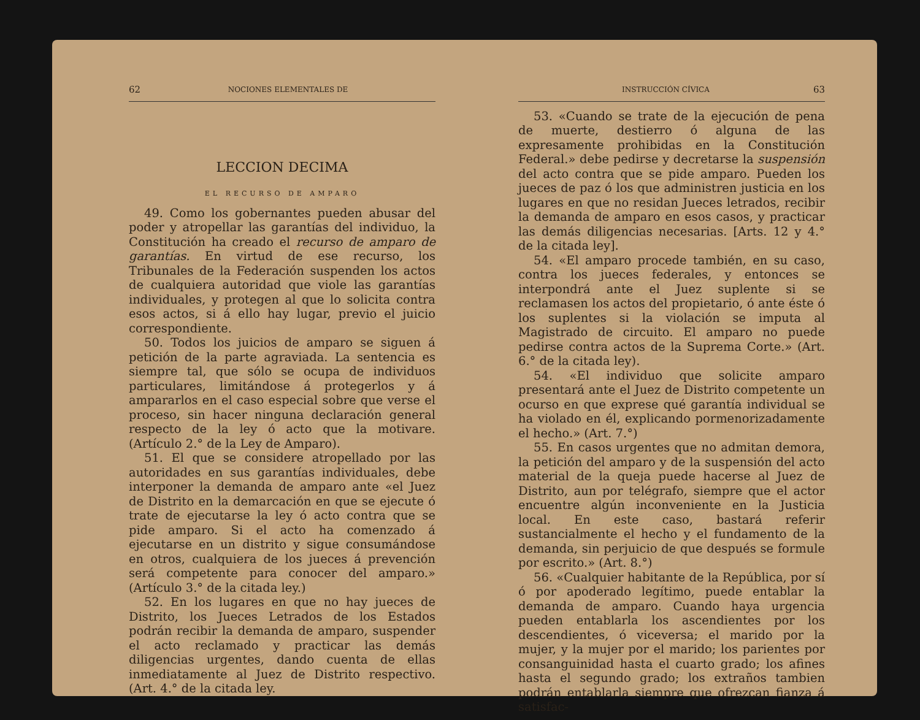62 NOCIONES ELEMENTALES DE
LECCION DECIMA
EL RECURSO DE AMPARO
49. Como los gobernantes pueden abusar del poder y atropellar las garantías del individuo, la Constitución ha creado el recurso de amparo de garantías. En virtud de ese recurso, los Tribunales de la Federación suspenden los actos de cualquiera autoridad que viole las garantías individuales, y protegen al que lo solicita contra esos actos, si á ello hay lugar, previo el juicio correspondiente.
50. Todos los juicios de amparo se siguen á petición de la parte agraviada. La sentencia es siempre tal, que sólo se ocupa de individuos particulares, limitándose á protegerlos y á ampararlos en el caso especial sobre que verse el proceso, sin hacer ninguna declaración general respecto de la ley ó acto que la motivare. (Artículo 2.° de la Ley de Amparo).
51. El que se considere atropellado por las autoridades en sus garantías individuales, debe interponer la demanda de amparo ante «el Juez de Distrito en la demarcación en que se ejecute ó trate de ejecutarse la ley ó acto contra que se pide amparo. Si el acto ha comenzado á ejecutarse en un distrito y sigue consumándose en otros, cualquiera de los jueces á prevención será competente para conocer del amparo.» (Artículo 3.° de la citada ley.)
52. En los lugares en que no hay jueces de Distrito, los Jueces Letrados de los Estados podrán recibir la demanda de amparo, suspender el acto reclamado y practicar las demás diligencias urgentes, dando cuenta de ellas inmediatamente al Juez de Distrito respectivo. (Art. 4.° de la citada ley.
INSTRUCCIÓN CÍVICA 63
53. «Cuando se trate de la ejecución de pena de muerte, destierro ó alguna de las expresamente prohibidas en la Constitución Federal.» debe pedirse y decretarse la suspensión del acto contra que se pide amparo. Pueden los jueces de paz ó los que administren justicia en los lugares en que no residan Jueces letrados, recibir la demanda de amparo en esos casos, y practicar las demás diligencias necesarias. [Arts. 12 y 4.° de la citada ley].
54. «El amparo procede también, en su caso, contra los jueces federales, y entonces se interpondrá ante el Juez suplente si se reclamasen los actos del propietario, ó ante éste ó los suplentes si la violación se imputa al Magistrado de circuito. El amparo no puede pedirse contra actos de la Suprema Corte.» (Art. 6.° de la citada ley).
54. «El individuo que solicite amparo presentará ante el Juez de Distrito competente un ocurso en que exprese qué garantía individual se ha violado en él, explicando pormenorizadamente el hecho.» (Art. 7.°)
55. En casos urgentes que no admitan demora, la petición del amparo y de la suspensión del acto material de la queja puede hacerse al Juez de Distrito, aun por telégrafo, siempre que el actor encuentre algún inconveniente en la Justicia local. En este caso, bastará referir sustancialmente el hecho y el fundamento de la demanda, sin perjuicio de que después se formule por escrito.» (Art. 8.°)
56. «Cualquier habitante de la República, por sí ó por apoderado legítimo, puede entablar la demanda de amparo. Cuando haya urgencia pueden entablarla los ascendientes por los descendientes, ó viceversa; el marido por la mujer, y la mujer por el marido; los parientes por consanguinidad hasta el cuarto grado; los afines hasta el segundo grado; los extraños tambien podrán entablarla siempre que ofrezcan fianza á satisfac-